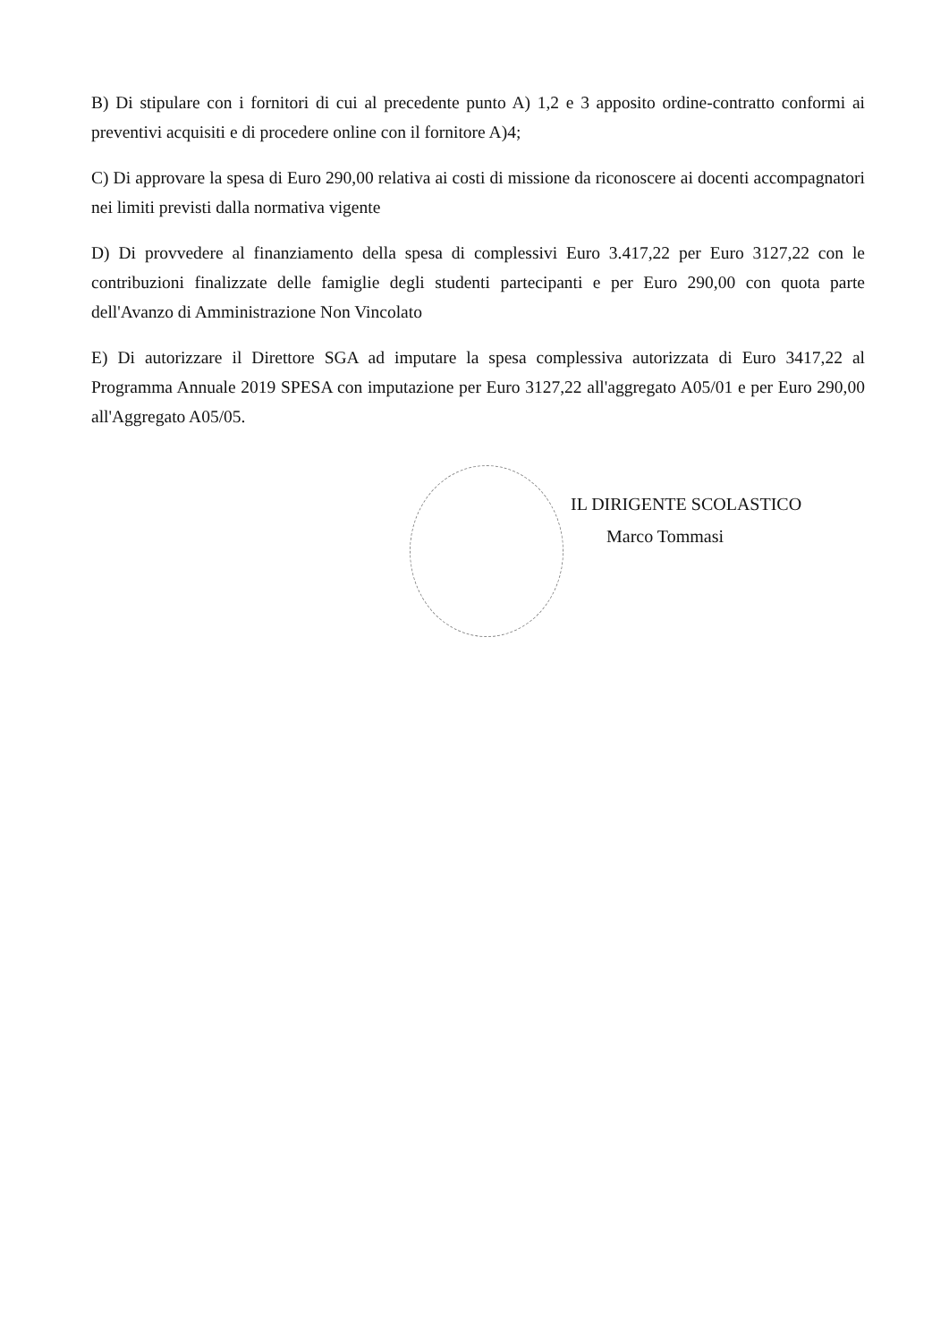B) Di stipulare con i fornitori di cui al precedente punto A) 1,2 e 3 apposito ordine-contratto conformi ai preventivi acquisiti e di procedere online con il fornitore A)4;
C) Di approvare la spesa di Euro 290,00 relativa ai costi di missione da riconoscere ai docenti accompagnatori nei limiti previsti dalla normativa vigente
D) Di provvedere al finanziamento della spesa di complessivi Euro 3.417,22 per Euro 3127,22 con le contribuzioni finalizzate delle famiglie degli studenti partecipanti e per Euro 290,00 con quota parte dell'Avanzo di Amministrazione Non Vincolato
E) Di autorizzare il Direttore SGA ad imputare la spesa complessiva autorizzata di Euro 3417,22 al Programma Annuale 2019 SPESA con imputazione per Euro 3127,22 all'aggregato A05/01 e per Euro 290,00 all'Aggregato A05/05.
IL DIRIGENTE SCOLASTICO
Marco Tommasi